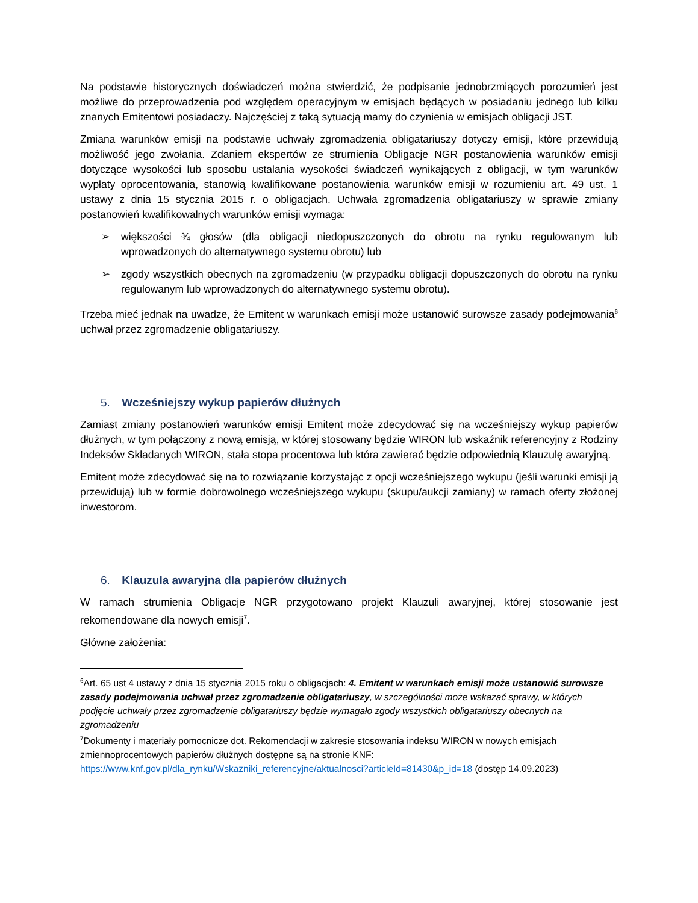Na podstawie historycznych doświadczeń można stwierdzić, że podpisanie jednobrzmiących porozumień jest możliwe do przeprowadzenia pod względem operacyjnym w emisjach będących w posiadaniu jednego lub kilku znanych Emitentowi posiadaczy. Najczęściej z taką sytuacją mamy do czynienia w emisjach obligacji JST.
Zmiana warunków emisji na podstawie uchwały zgromadzenia obligatariuszy dotyczy emisji, które przewidują możliwość jego zwołania. Zdaniem ekspertów ze strumienia Obligacje NGR postanowienia warunków emisji dotyczące wysokości lub sposobu ustalania wysokości świadczeń wynikających z obligacji, w tym warunków wypłaty oprocentowania, stanowią kwalifikowane postanowienia warunków emisji w rozumieniu art. 49 ust. 1 ustawy z dnia 15 stycznia 2015 r. o obligacjach. Uchwała zgromadzenia obligatariuszy w sprawie zmiany postanowień kwalifikowalnych warunków emisji wymaga:
➢ większości ¾ głosów (dla obligacji niedopuszczonych do obrotu na rynku regulowanym lub wprowadzonych do alternatywnego systemu obrotu) lub
➢ zgody wszystkich obecnych na zgromadzeniu (w przypadku obligacji dopuszczonych do obrotu na rynku regulowanym lub wprowadzonych do alternatywnego systemu obrotu).
Trzeba mieć jednak na uwadze, że Emitent w warunkach emisji może ustanowić surowsze zasady podejmowania<sup>6</sup> uchwał przez zgromadzenie obligatariuszy.
5. Wcześniejszy wykup papierów dłużnych
Zamiast zmiany postanowień warunków emisji Emitent może zdecydować się na wcześniejszy wykup papierów dłużnych, w tym połączony z nową emisją, w której stosowany będzie WIRON lub wskaźnik referencyjny z Rodziny Indeksów Składanych WIRON, stała stopa procentowa lub która zawierać będzie odpowiednią Klauzulę awaryjną.
Emitent może zdecydować się na to rozwiązanie korzystając z opcji wcześniejszego wykupu (jeśli warunki emisji ją przewidują) lub w formie dobrowolnego wcześniejszego wykupu (skupu/aukcji zamiany) w ramach oferty złożonej inwestorom.
6. Klauzula awaryjna dla papierów dłużnych
W ramach strumienia Obligacje NGR przygotowano projekt Klauzuli awaryjnej, której stosowanie jest rekomendowane dla nowych emisji<sup>7</sup>.
Główne założenia:
<sup>6</sup> Art. 65 ust 4 ustawy z dnia 15 stycznia 2015 roku o obligacjach: 4. Emitent w warunkach emisji może ustanowić surowsze zasady podejmowania uchwał przez zgromadzenie obligatariuszy, w szczególności może wskazać sprawy, w których podjęcie uchwały przez zgromadzenie obligatariuszy będzie wymagało zgody wszystkich obligatariuszy obecnych na zgromadzeniu
<sup>7</sup> Dokumenty i materiały pomocnicze dot. Rekomendacji w zakresie stosowania indeksu WIRON w nowych emisjach zmiennoprocentowych papierów dłużnych dostępne są na stronie KNF: https://www.knf.gov.pl/dla_rynku/Wskazniki_referencyjne/aktualnosci?articleId=81430&p_id=18 (dostęp 14.09.2023)